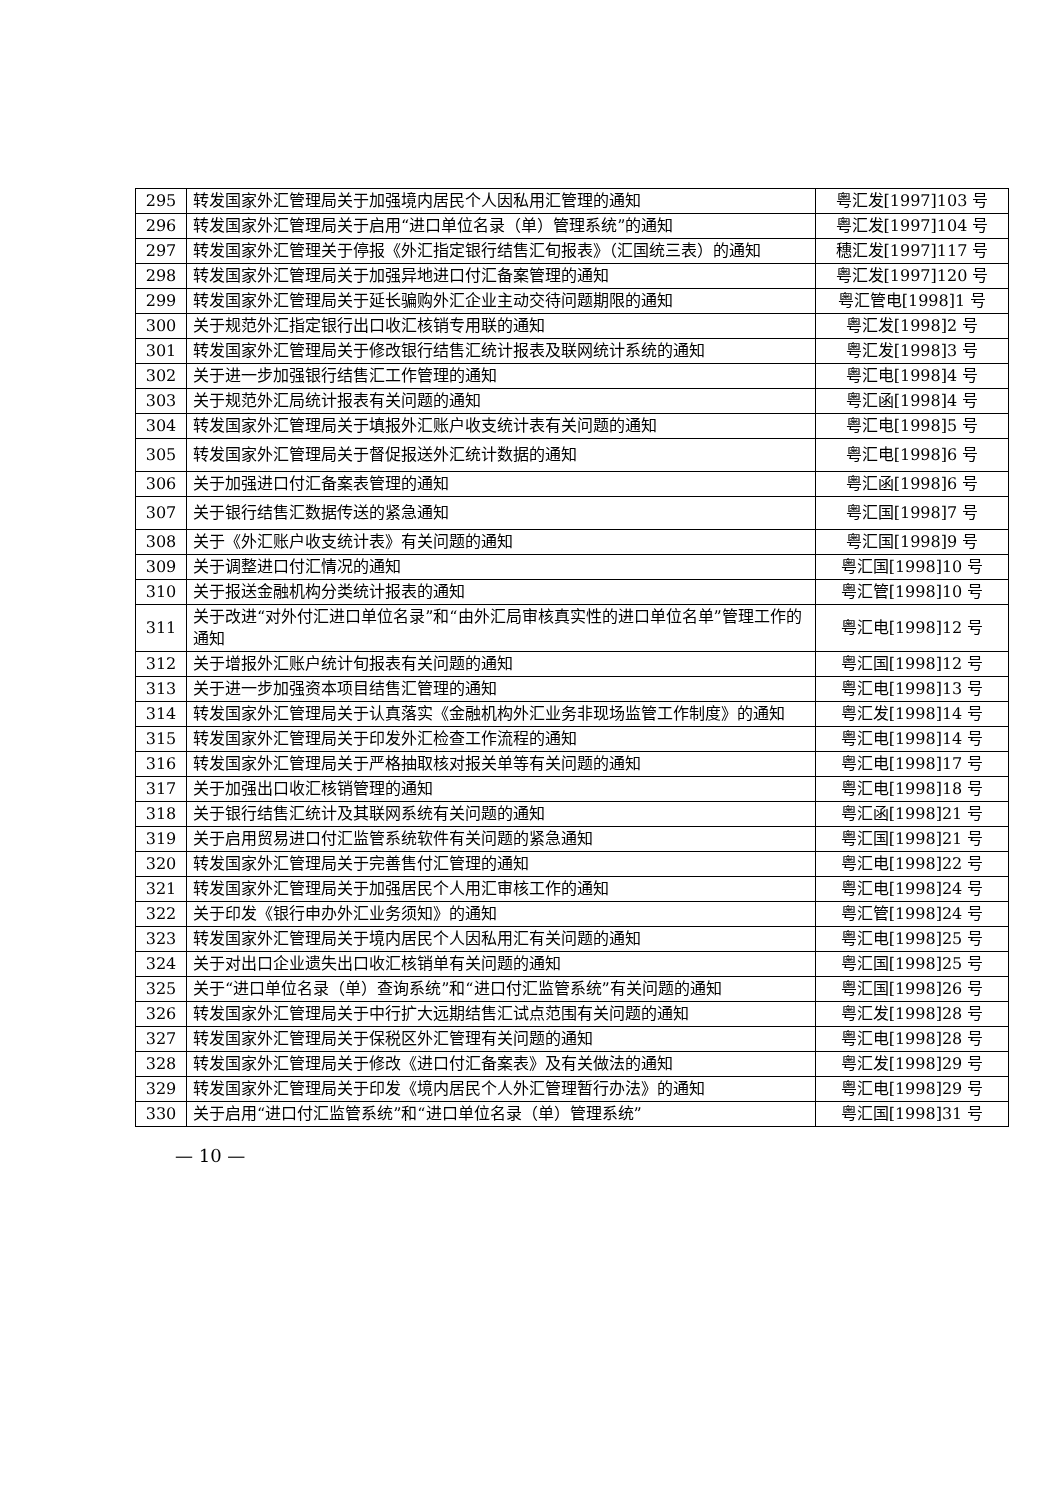| 295 | 转发国家外汇管理局关于加强境内居民个人因私用汇管理的通知 | 粤汇发[1997]103 号 |
| 296 | 转发国家外汇管理局关于启用“进口单位名录（单）管理系统”的通知 | 粤汇发[1997]104 号 |
| 297 | 转发国家外汇管理关于停报《外汇指定银行结售汇旬报表》（汇国统三表）的通知 | 穗汇发[1997]117 号 |
| 298 | 转发国家外汇管理局关于加强异地进口付汇备案管理的通知 | 粤汇发[1997]120 号 |
| 299 | 转发国家外汇管理局关于延长骗购外汇企业主动交待问题期限的通知 | 粤汇管电[1998]1 号 |
| 300 | 关于规范外汇指定银行出口收汇核销专用联的通知 | 粤汇发[1998]2 号 |
| 301 | 转发国家外汇管理局关于修改银行结售汇统计报表及联网统计系统的通知 | 粤汇发[1998]3 号 |
| 302 | 关于进一步加强银行结售汇工作管理的通知 | 粤汇电[1998]4 号 |
| 303 | 关于规范外汇局统计报表有关问题的通知 | 粤汇函[1998]4 号 |
| 304 | 转发国家外汇管理局关于填报外汇账户收支统计表有关问题的通知 | 粤汇电[1998]5 号 |
| 305 | 转发国家外汇管理局关于督促报送外汇统计数据的通知 | 粤汇电[1998]6 号 |
| 306 | 关于加强进口付汇备案表管理的通知 | 粤汇函[1998]6 号 |
| 307 | 关于银行结售汇数据传送的紧急通知 | 粤汇国[1998]7 号 |
| 308 | 关于《外汇账户收支统计表》有关问题的通知 | 粤汇国[1998]9 号 |
| 309 | 关于调整进口付汇情况的通知 | 粤汇国[1998]10 号 |
| 310 | 关于报送金融机构分类统计报表的通知 | 粤汇管[1998]10 号 |
| 311 | 关于改进“对外付汇进口单位名录”和“由外汇局审核真实性的进口单位名单”管理工作的通知 | 粤汇电[1998]12 号 |
| 312 | 关于增报外汇账户统计旬报表有关问题的通知 | 粤汇国[1998]12 号 |
| 313 | 关于进一步加强资本项目结售汇管理的通知 | 粤汇电[1998]13 号 |
| 314 | 转发国家外汇管理局关于认真落实《金融机构外汇业务非现场监管工作制度》的通知 | 粤汇发[1998]14 号 |
| 315 | 转发国家外汇管理局关于印发外汇检查工作流程的通知 | 粤汇电[1998]14 号 |
| 316 | 转发国家外汇管理局关于严格抽取核对报关单等有关问题的通知 | 粤汇电[1998]17 号 |
| 317 | 关于加强出口收汇核销管理的通知 | 粤汇电[1998]18 号 |
| 318 | 关于银行结售汇统计及其联网系统有关问题的通知 | 粤汇函[1998]21 号 |
| 319 | 关于启用贸易进口付汇监管系统软件有关问题的紧急通知 | 粤汇国[1998]21 号 |
| 320 | 转发国家外汇管理局关于完善售付汇管理的通知 | 粤汇电[1998]22 号 |
| 321 | 转发国家外汇管理局关于加强居民个人用汇审核工作的通知 | 粤汇电[1998]24 号 |
| 322 | 关于印发《银行申办外汇业务须知》的通知 | 粤汇管[1998]24 号 |
| 323 | 转发国家外汇管理局关于境内居民个人因私用汇有关问题的通知 | 粤汇电[1998]25 号 |
| 324 | 关于对出口企业遗失出口收汇核销单有关问题的通知 | 粤汇国[1998]25 号 |
| 325 | 关于“进口单位名录（单）查询系统”和“进口付汇监管系统”有关问题的通知 | 粤汇国[1998]26 号 |
| 326 | 转发国家外汇管理局关于中行扩大远期结售汇试点范围有关问题的通知 | 粤汇发[1998]28 号 |
| 327 | 转发国家外汇管理局关于保税区外汇管理有关问题的通知 | 粤汇电[1998]28 号 |
| 328 | 转发国家外汇管理局关于修改《进口付汇备案表》及有关做法的通知 | 粤汇发[1998]29 号 |
| 329 | 转发国家外汇管理局关于印发《境内居民个人外汇管理暂行办法》的通知 | 粤汇电[1998]29 号 |
| 330 | 关于启用“进口付汇监管系统”和“进口单位名录（单）管理系统” | 粤汇国[1998]31 号 |
— 10 —